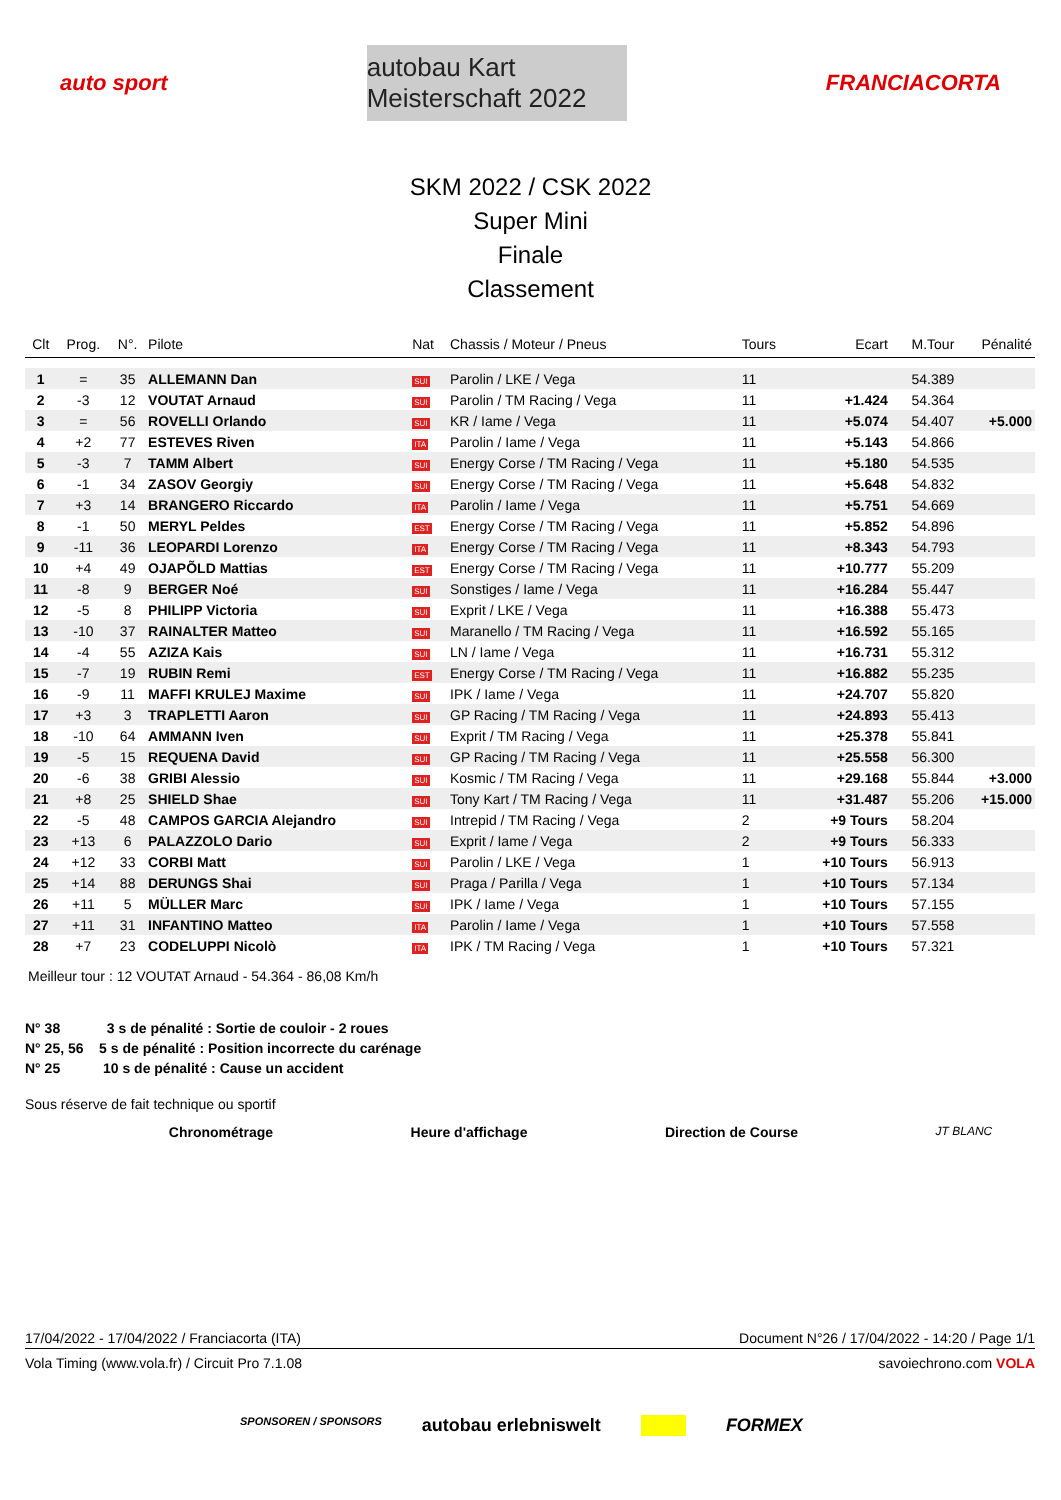auto sport
autobau Kart Meisterschaft 2022
FRANCIACORTA
SKM 2022 / CSK 2022
Super Mini
Finale
Classement
| Clt | Prog. | N°. | Pilote | Nat | Chassis / Moteur / Pneus | Tours | Ecart | M.Tour | Pénalité |
| --- | --- | --- | --- | --- | --- | --- | --- | --- | --- |
| 1 | = | 35 | ALLEMANN Dan | SUI | Parolin / LKE / Vega | 11 | | 54.389 | |
| 2 | -3 | 12 | VOUTAT Arnaud | SUI | Parolin / TM Racing / Vega | 11 | +1.424 | 54.364 | |
| 3 | = | 56 | ROVELLI Orlando | SUI | KR / Iame / Vega | 11 | +5.074 | 54.407 | +5.000 |
| 4 | +2 | 77 | ESTEVES Riven | ITA | Parolin / Iame / Vega | 11 | +5.143 | 54.866 | |
| 5 | -3 | 7 | TAMM Albert | SUI | Energy Corse / TM Racing / Vega | 11 | +5.180 | 54.535 | |
| 6 | -1 | 34 | ZASOV Georgiy | SUI | Energy Corse / TM Racing / Vega | 11 | +5.648 | 54.832 | |
| 7 | +3 | 14 | BRANGERO Riccardo | ITA | Parolin / Iame / Vega | 11 | +5.751 | 54.669 | |
| 8 | -1 | 50 | MERYL Peldes | EST | Energy Corse / TM Racing / Vega | 11 | +5.852 | 54.896 | |
| 9 | -11 | 36 | LEOPARDI Lorenzo | ITA | Energy Corse / TM Racing / Vega | 11 | +8.343 | 54.793 | |
| 10 | +4 | 49 | OJAPÕLD Mattias | EST | Energy Corse / TM Racing / Vega | 11 | +10.777 | 55.209 | |
| 11 | -8 | 9 | BERGER Noé | SUI | Sonstiges / Iame / Vega | 11 | +16.284 | 55.447 | |
| 12 | -5 | 8 | PHILIPP Victoria | SUI | Exprit / LKE / Vega | 11 | +16.388 | 55.473 | |
| 13 | -10 | 37 | RAINALTER Matteo | SUI | Maranello / TM Racing / Vega | 11 | +16.592 | 55.165 | |
| 14 | -4 | 55 | AZIZA Kais | SUI | LN / Iame / Vega | 11 | +16.731 | 55.312 | |
| 15 | -7 | 19 | RUBIN Remi | EST | Energy Corse / TM Racing / Vega | 11 | +16.882 | 55.235 | |
| 16 | -9 | 11 | MAFFI KRULEJ Maxime | SUI | IPK / Iame / Vega | 11 | +24.707 | 55.820 | |
| 17 | +3 | 3 | TRAPLETTI Aaron | SUI | GP Racing / TM Racing / Vega | 11 | +24.893 | 55.413 | |
| 18 | -10 | 64 | AMMANN Iven | SUI | Exprit / TM Racing / Vega | 11 | +25.378 | 55.841 | |
| 19 | -5 | 15 | REQUENA David | SUI | GP Racing / TM Racing / Vega | 11 | +25.558 | 56.300 | |
| 20 | -6 | 38 | GRIBI Alessio | SUI | Kosmic / TM Racing / Vega | 11 | +29.168 | 55.844 | +3.000 |
| 21 | +8 | 25 | SHIELD Shae | SUI | Tony Kart / TM Racing / Vega | 11 | +31.487 | 55.206 | +15.000 |
| 22 | -5 | 48 | CAMPOS GARCIA Alejandro | SUI | Intrepid / TM Racing / Vega | 2 | +9 Tours | 58.204 | |
| 23 | +13 | 6 | PALAZZOLO Dario | SUI | Exprit / Iame / Vega | 2 | +9 Tours | 56.333 | |
| 24 | +12 | 33 | CORBI Matt | SUI | Parolin / LKE / Vega | 1 | +10 Tours | 56.913 | |
| 25 | +14 | 88 | DERUNGS Shai | SUI | Praga / Parilla / Vega | 1 | +10 Tours | 57.134 | |
| 26 | +11 | 5 | MÜLLER Marc | SUI | IPK / Iame / Vega | 1 | +10 Tours | 57.155 | |
| 27 | +11 | 31 | INFANTINO Matteo | ITA | Parolin / Iame / Vega | 1 | +10 Tours | 57.558 | |
| 28 | +7 | 23 | CODELUPPI Nicolò | ITA | IPK / TM Racing / Vega | 1 | +10 Tours | 57.321 | |
Meilleur tour : 12 VOUTAT Arnaud - 54.364 - 86,08 Km/h
N° 38 3 s de pénalité : Sortie de couloir - 2 roues
N° 25, 56 5 s de pénalité : Position incorrecte du carénage
N° 25 10 s de pénalité : Cause un accident
Sous réserve de fait technique ou sportif
Chronométrage Heure d'affichage Direction de Course JT BLANC
17/04/2022 - 17/04/2022 / Franciacorta (ITA) Document N°26 / 17/04/2022 - 14:20 / Page 1/1
Vola Timing (www.vola.fr) / Circuit Pro 7.1.08 savoiechrono.com VOLA
SPONSOREN / SPONSORS autobau erlebniswelt FORMEX